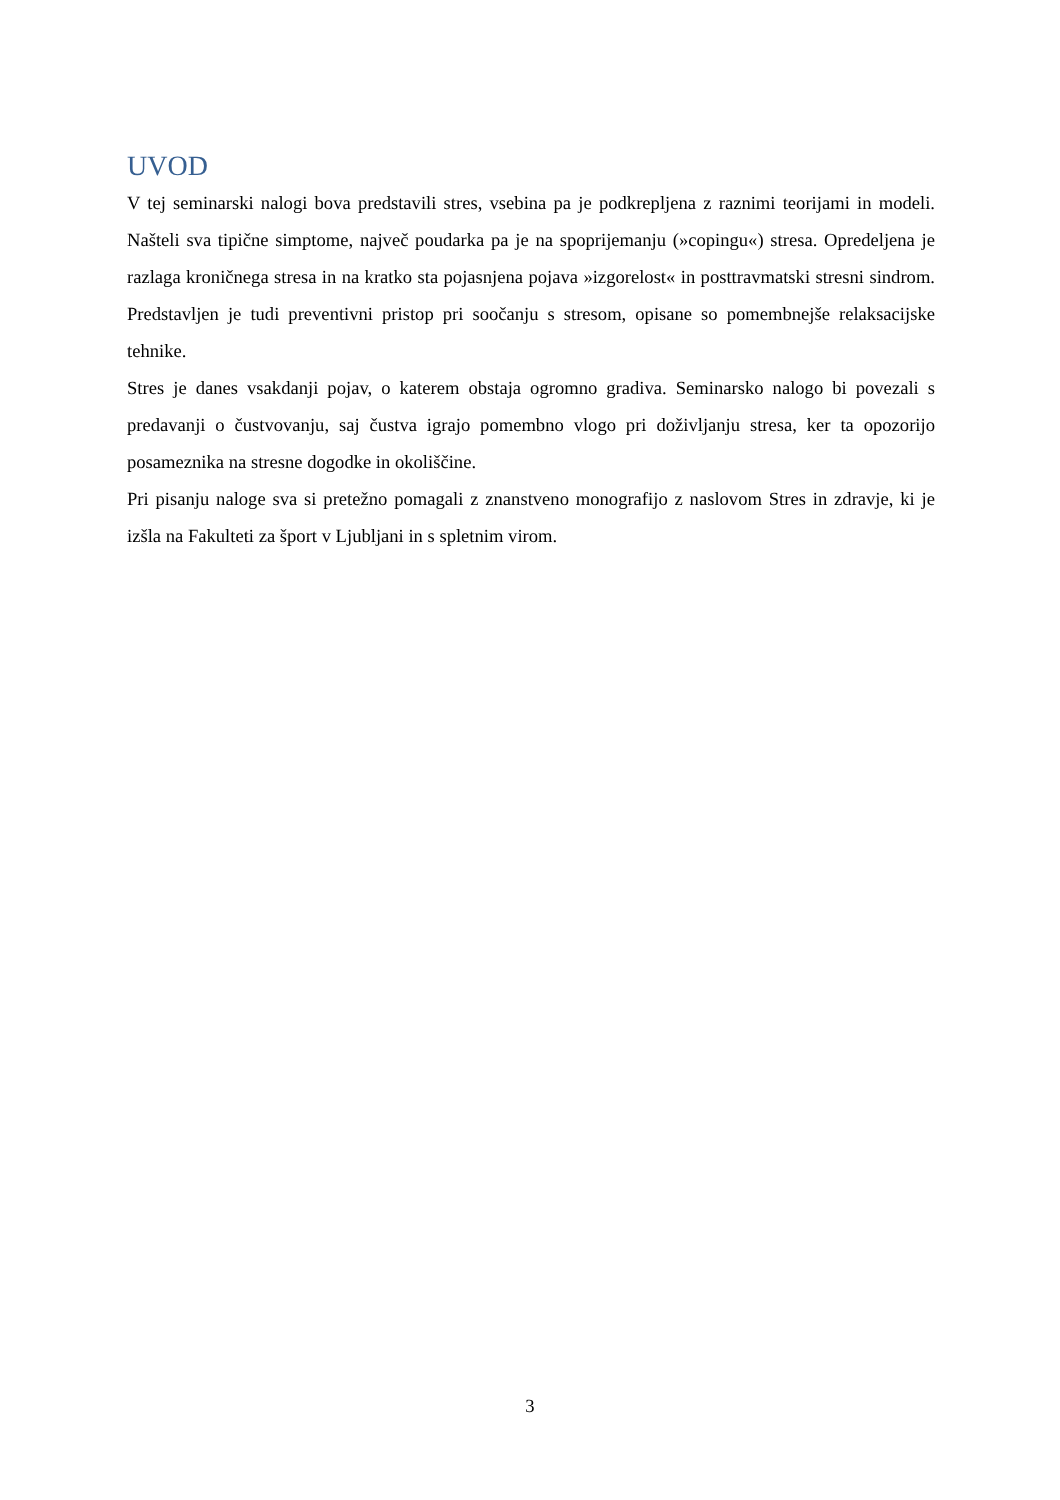UVOD
V tej seminarski nalogi bova predstavili stres, vsebina pa je podkrepljena z raznimi teorijami in modeli. Našteli sva tipične simptome, največ poudarka pa je na spoprijemanju (»copingu«) stresa. Opredeljena je razlaga kroničnega stresa in na kratko sta pojasnjena pojava »izgorelost« in posttravmatski stresni sindrom. Predstavljen je tudi preventivni pristop pri soočanju s stresom, opisane so pomembnejše relaksacijske tehnike.
Stres je danes vsakdanji pojav, o katerem obstaja ogromno gradiva. Seminarsko nalogo bi povezali s predavanji o čustvovanju, saj čustva igrajo pomembno vlogo pri doživljanju stresa, ker ta opozorijo posameznika na stresne dogodke in okoliščine.
Pri pisanju naloge sva si pretežno pomagali z znanstveno monografijo z naslovom Stres in zdravje, ki je izšla na Fakulteti za šport v Ljubljani in s spletnim virom.
3